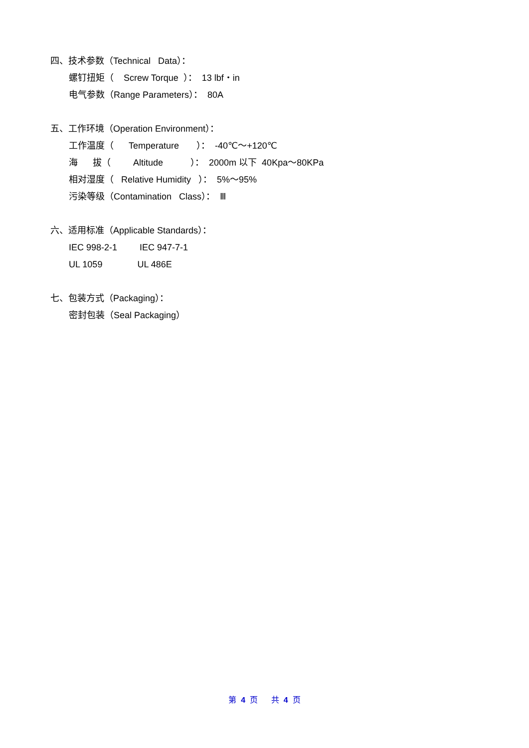四、技术参数（Technical Data）：
螺钉扭矩（ Screw Torque ）： 13 lbf・in
电气参数（Range Parameters）： 80A
五、工作环境（Operation Environment）：
工作温度（ Temperature ）： -40℃～+120℃
海 拔（ Altitude ）： 2000m 以下 40Kpa～80KPa
相对湿度（ Relative Humidity ）： 5%～95%
污染等级（Contamination Class）： Ⅲ
六、适用标准（Applicable Standards）：
IEC 998-2-1 IEC 947-7-1
UL 1059 UL 486E
七、包装方式（Packaging）：
密封包装（Seal Packaging）
第 4 页 共 4 页